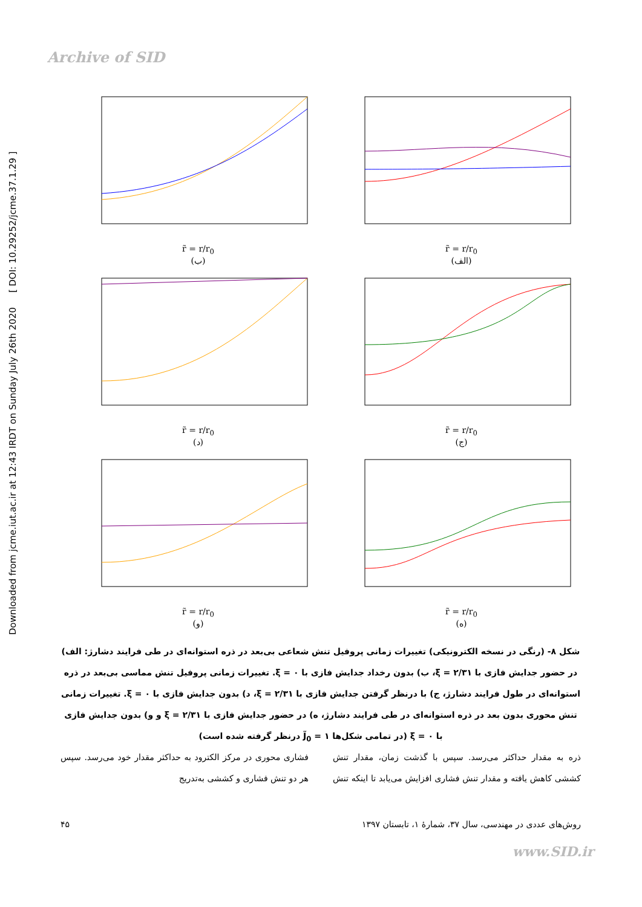Archive of SID
Downloaded from jcme.iut.ac.ir at 12:43 IRDT on Sunday July 26th 2020 [ DOI: 10.29252/jcme.37.1.29 ]
r̃ = r/r<sub>0</sub>
(الف)
r̃ = r/r<sub>0</sub>
(ب)
r̃ = r/r<sub>0</sub>
(ج)
r̃ = r/r<sub>0</sub>
(د)
r̃ = r/r<sub>0</sub>
(ه)
r̃ = r/r<sub>0</sub>
(و)
شکل ۸- (رنگی در نسخه الکترونیکی) تغییرات زمانی پروفیل تنش شعاعی بی‌بعد در ذره استوانه‌ای در طی فرایند دشارژ: الف) در حضور جدایش فازی با ξ = ۲/۳۱، ب) بدون رخداد جدایش فازی با ξ = ۰. تغییرات زمانی پروفیل تنش مماسی بی‌بعد در ذره استوانه‌ای در طول فرایند دشارژ، ج) با درنظر گرفتن جدایش فازی با ξ = ۲/۳۱، د) بدون جدایش فازی با ξ = ۰. تغییرات زمانی تنش محوری بدون بعد در ذره استوانه‌ای در طی فرایند دشارژ، ه) در حضور جدایش فازی با ξ = ۲/۳۱ و و) بدون جدایش فازی با ξ = ۰ (در تمامی شکل‌ها J̃<sub>0</sub> = ۱ درنظر گرفته شده است)
ذره به مقدار حداکثر می‌رسد. سپس با گذشت زمان، مقدار تنش کششی کاهش یافته و مقدار تنش فشاری افزایش می‌یابد تا اینکه تنش فشاری محوری در مرکز الکترود به حداکثر مقدار خود می‌رسد. سپس هر دو تنش فشاری و کششی به‌تدریج
روش‌های عددی در مهندسی، سال ۳۷، شمارهٔ ۱، تابستان ۱۳۹۷ ۴۵
www.SID.ir